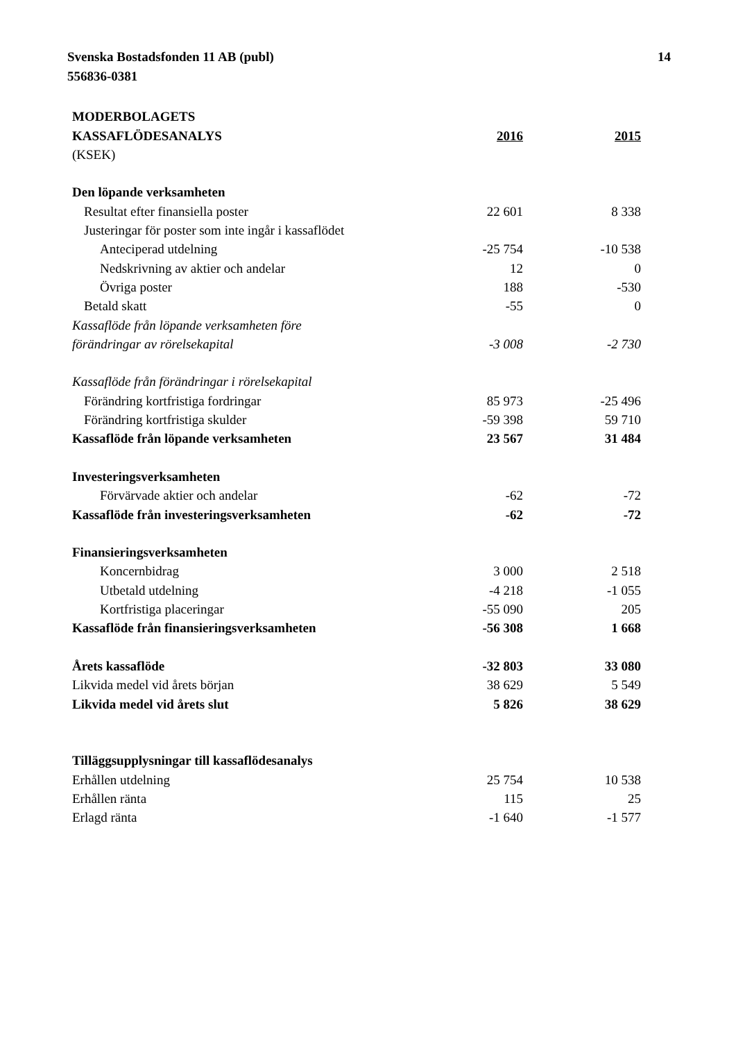Svenska Bostadsfonden 11 AB (publ)
556836-0381
14
| MODERBOLAGETS | | |
| KASSAFLÖDESANALYS | 2016 | 2015 |
| (KSEK) | | |
| Den löpande verksamheten | | |
| Resultat efter finansiella poster | 22 601 | 8 338 |
| Justeringar för poster som inte ingår i kassaflödet | | |
| Anteciperad utdelning | -25 754 | -10 538 |
| Nedskrivning av aktier och andelar | 12 | 0 |
| Övriga poster | 188 | -530 |
| Betald skatt | -55 | 0 |
| Kassaflöde från löpande verksamheten före | | |
| förändringar av rörelsekapital | -3 008 | -2 730 |
| Kassaflöde från förändringar i rörelsekapital | | |
| Förändring kortfristiga fordringar | 85 973 | -25 496 |
| Förändring kortfristiga skulder | -59 398 | 59 710 |
| Kassaflöde från löpande verksamheten | 23 567 | 31 484 |
| Investeringsverksamheten | | |
| Förvärvade aktier och andelar | -62 | -72 |
| Kassaflöde från investeringsverksamheten | -62 | -72 |
| Finansieringsverksamheten | | |
| Koncernbidrag | 3 000 | 2 518 |
| Utbetald utdelning | -4 218 | -1 055 |
| Kortfristiga placeringar | -55 090 | 205 |
| Kassaflöde från finansieringsverksamheten | -56 308 | 1 668 |
| Årets kassaflöde | -32 803 | 33 080 |
| Likvida medel vid årets början | 38 629 | 5 549 |
| Likvida medel vid årets slut | 5 826 | 38 629 |
| Tilläggsupplysningar till kassaflödesanalys | | |
| Erhållen utdelning | 25 754 | 10 538 |
| Erhållen ränta | 115 | 25 |
| Erlagd ränta | -1 640 | -1 577 |